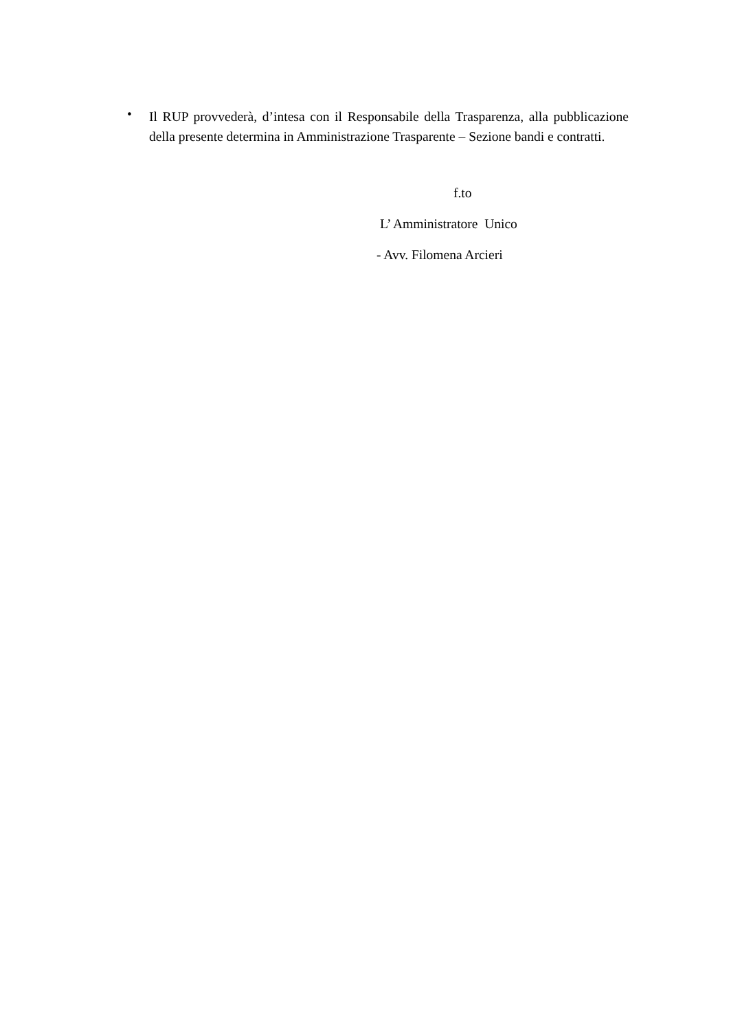•
Il RUP provvederà, d’intesa con il Responsabile della Trasparenza, alla pubblicazione della presente determina in Amministrazione Trasparente – Sezione bandi e contratti.
f.to
L’ Amministratore Unico
- Avv. Filomena Arcieri